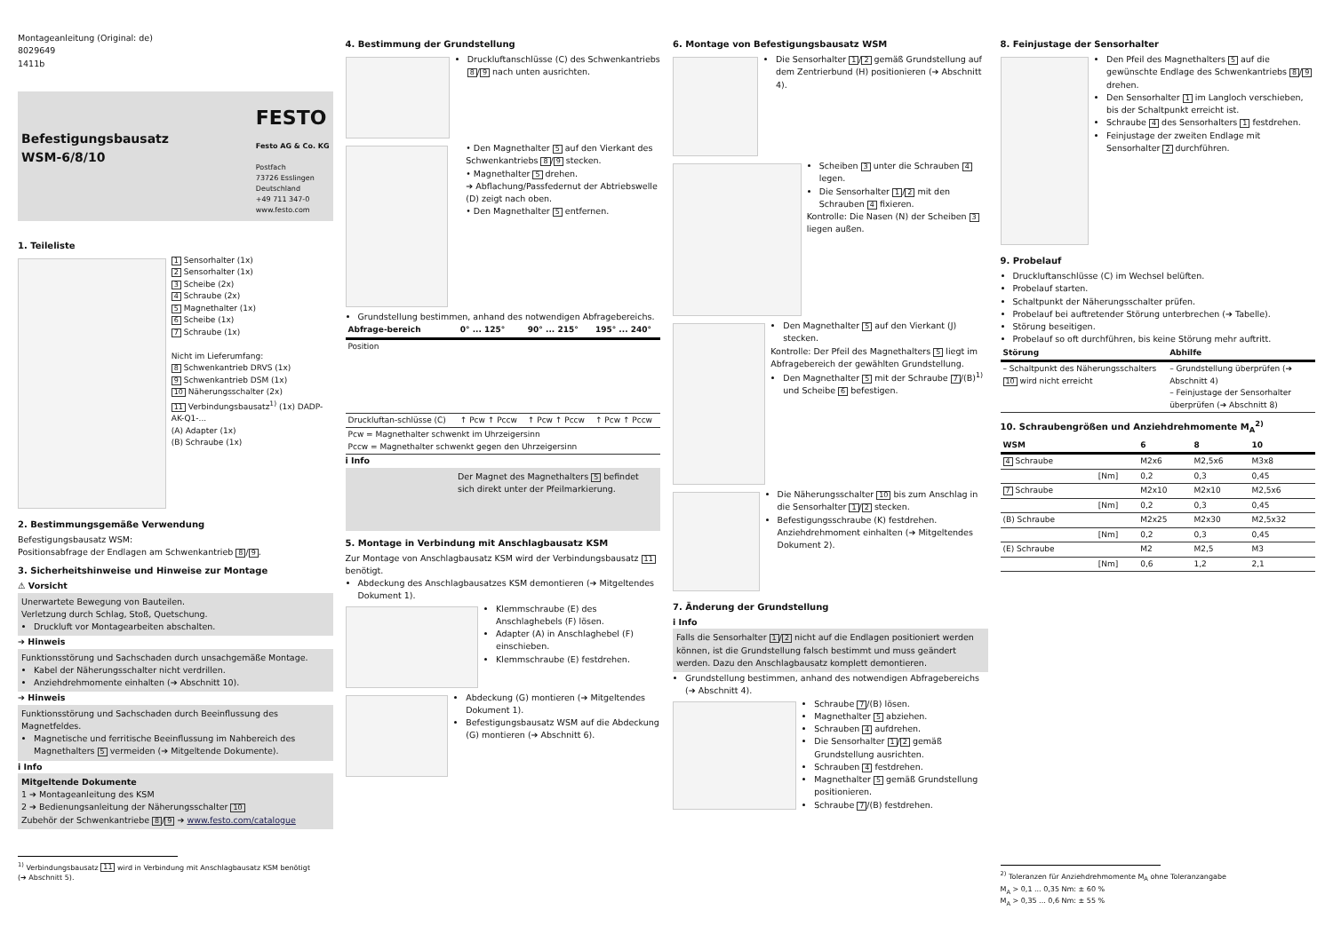Montageanleitung (Original: de)
8029649
1411b
Befestigungsbausatz
WSM-6/8/10
FESTO
Festo AG & Co. KG
Postfach
73726 Esslingen
Deutschland
+49 711 347-0
www.festo.com
1. Teileliste
1 Sensorhalter (1x)
2 Sensorhalter (1x)
3 Scheibe (2x)
4 Schraube (2x)
5 Magnethalter (1x)
6 Scheibe (1x)
7 Schraube (1x)
Nicht im Lieferumfang:
8 Schwenkantrieb DRVS (1x)
9 Schwenkantrieb DSM (1x)
10 Näherungsschalter (2x)
11 Verbindungsbausatz<sup>1)</sup> (1x) DADP-AK-Q1-...
(A) Adapter (1x)
(B) Schraube (1x)
2. Bestimmungsgemäße Verwendung
Befestigungsbausatz WSM:
Positionsabfrage der Endlagen am Schwenkantrieb 8/9.
3. Sicherheitshinweise und Hinweise zur Montage
⚠ Vorsicht
Unerwartete Bewegung von Bauteilen.
Verletzung durch Schlag, Stoß, Quetschung.
Druckluft vor Montagearbeiten abschalten.
➔ Hinweis
Funktionsstörung und Sachschaden durch unsachgemäße Montage.
Kabel der Näherungsschalter nicht verdrillen.
Anziehdrehmomente einhalten (➔ Abschnitt 10).
➔ Hinweis
Funktionsstörung und Sachschaden durch Beeinflussung des Magnetfeldes.
Magnetische und ferritische Beeinflussung im Nahbereich des Magnethalters 5 vermeiden (➔ Mitgeltende Dokumente).
i Info
Mitgeltende Dokumente
1 ➔ Montageanleitung des KSM
2 ➔ Bedienungsanleitung der Näherungsschalter 10
Zubehör der Schwenkantriebe 8/9 ➔ www.festo.com/catalogue
<sup>1)</sup> Verbindungsbausatz 11 wird in Verbindung mit Anschlagbausatz KSM benötigt
(➔ Abschnitt 5).
4. Bestimmung der Grundstellung
Druckluftanschlüsse (C) des Schwenkantriebs 8/9 nach unten ausrichten.
• Den Magnethalter 5 auf den Vierkant des Schwenkantriebs 8/9 stecken.
• Magnethalter 5 drehen.
➔ Abflachung/Passfedernut der Abtriebswelle (D) zeigt nach oben.
• Den Magnethalter 5 entfernen.
Grundstellung bestimmen, anhand des notwendigen Abfragebereichs.
| Abfrage-bereich | 0° ... 125° | 90° ... 215° | 195° ... 240° |
| --- | --- | --- | --- |
| Position | | | |
| Druckluftan-schlüsse (C) | ↑ Pcw ↑ Pccw | ↑ Pcw ↑ Pccw | ↑ Pcw ↑ Pccw |
| Pcw = Magnethalter schwenkt im Uhrzeigersinn Pccw = Magnethalter schwenkt gegen den Uhrzeigersinn | | | |
i Info
Der Magnet des Magnethalters 5 befindet sich direkt unter der Pfeilmarkierung.
5. Montage in Verbindung mit Anschlagbausatz KSM
Zur Montage von Anschlagbausatz KSM wird der Verbindungsbausatz 11 benötigt.
Abdeckung des Anschlagbausatzes KSM demontieren (➔ Mitgeltendes Dokument 1).
Klemmschraube (E) des Anschlaghebels (F) lösen.
Adapter (A) in Anschlaghebel (F) einschieben.
Klemmschraube (E) festdrehen.
Abdeckung (G) montieren (➔ Mitgeltendes Dokument 1).
Befestigungsbausatz WSM auf die Abdeckung (G) montieren (➔ Abschnitt 6).
6. Montage von Befestigungsbausatz WSM
Die Sensorhalter 1/2 gemäß Grundstellung auf dem Zentrierbund (H) positionieren (➔ Abschnitt 4).
Scheiben 3 unter die Schrauben 4 legen.
Die Sensorhalter 1/2 mit den Schrauben 4 fixieren.
Kontrolle: Die Nasen (N) der Scheiben 3 liegen außen.
Den Magnethalter 5 auf den Vierkant (J) stecken.
Kontrolle: Der Pfeil des Magnethalters 5 liegt im Abfragebereich der gewählten Grundstellung.
Den Magnethalter 5 mit der Schraube 7/(B)<sup>1)</sup> und Scheibe 6 befestigen.
Die Näherungsschalter 10 bis zum Anschlag in die Sensorhalter 1/2 stecken.
Befestigungsschraube (K) festdrehen. Anziehdrehmoment einhalten (➔ Mitgeltendes Dokument 2).
7. Änderung der Grundstellung
i Info
Falls die Sensorhalter 1/2 nicht auf die Endlagen positioniert werden können, ist die Grundstellung falsch bestimmt und muss geändert werden. Dazu den Anschlagbausatz komplett demontieren.
Grundstellung bestimmen, anhand des notwendigen Abfragebereichs (➔ Abschnitt 4).
Schraube 7/(B) lösen.
Magnethalter 5 abziehen.
Schrauben 4 aufdrehen.
Die Sensorhalter 1/2 gemäß Grundstellung ausrichten.
Schrauben 4 festdrehen.
Magnethalter 5 gemäß Grundstellung positionieren.
Schraube 7/(B) festdrehen.
8. Feinjustage der Sensorhalter
Den Pfeil des Magnethalters 5 auf die gewünschte Endlage des Schwenkantriebs 8/9 drehen.
Den Sensorhalter 1 im Langloch verschieben, bis der Schaltpunkt erreicht ist.
Schraube 4 des Sensorhalters 1 festdrehen.
Feinjustage der zweiten Endlage mit Sensorhalter 2 durchführen.
9. Probelauf
Druckluftanschlüsse (C) im Wechsel belüften.
Probelauf starten.
Schaltpunkt der Näherungsschalter prüfen.
Probelauf bei auftretender Störung unterbrechen (➔ Tabelle).
Störung beseitigen.
Probelauf so oft durchführen, bis keine Störung mehr auftritt.
| Störung | Abhilfe |
| --- | --- |
| – Schaltpunkt des Näherungsschalters 10 wird nicht erreicht | – Grundstellung überprüfen (➔ Abschnitt 4) – Feinjustage der Sensorhalter überprüfen (➔ Abschnitt 8) |
10. Schraubengrößen und Anziehdrehmomente M<sub>A</sub><sup>2)</sup>
| WSM | | 6 | 8 | 10 |
| --- | --- | --- | --- | --- |
| 4 Schraube | | M2x6 | M2,5x6 | M3x8 |
| | [Nm] | 0,2 | 0,3 | 0,45 |
| 7 Schraube | | M2x10 | M2x10 | M2,5x6 |
| | [Nm] | 0,2 | 0,3 | 0,45 |
| (B) Schraube | | M2x25 | M2x30 | M2,5x32 |
| | [Nm] | 0,2 | 0,3 | 0,45 |
| (E) Schraube | | M2 | M2,5 | M3 |
| | [Nm] | 0,6 | 1,2 | 2,1 |
<sup>2)</sup> Toleranzen für Anziehdrehmomente M<sub>A</sub> ohne Toleranzangabe
M<sub>A</sub> > 0,1 ... 0,35 Nm: ± 60 %
M<sub>A</sub> > 0,35 ... 0,6 Nm: ± 55 %